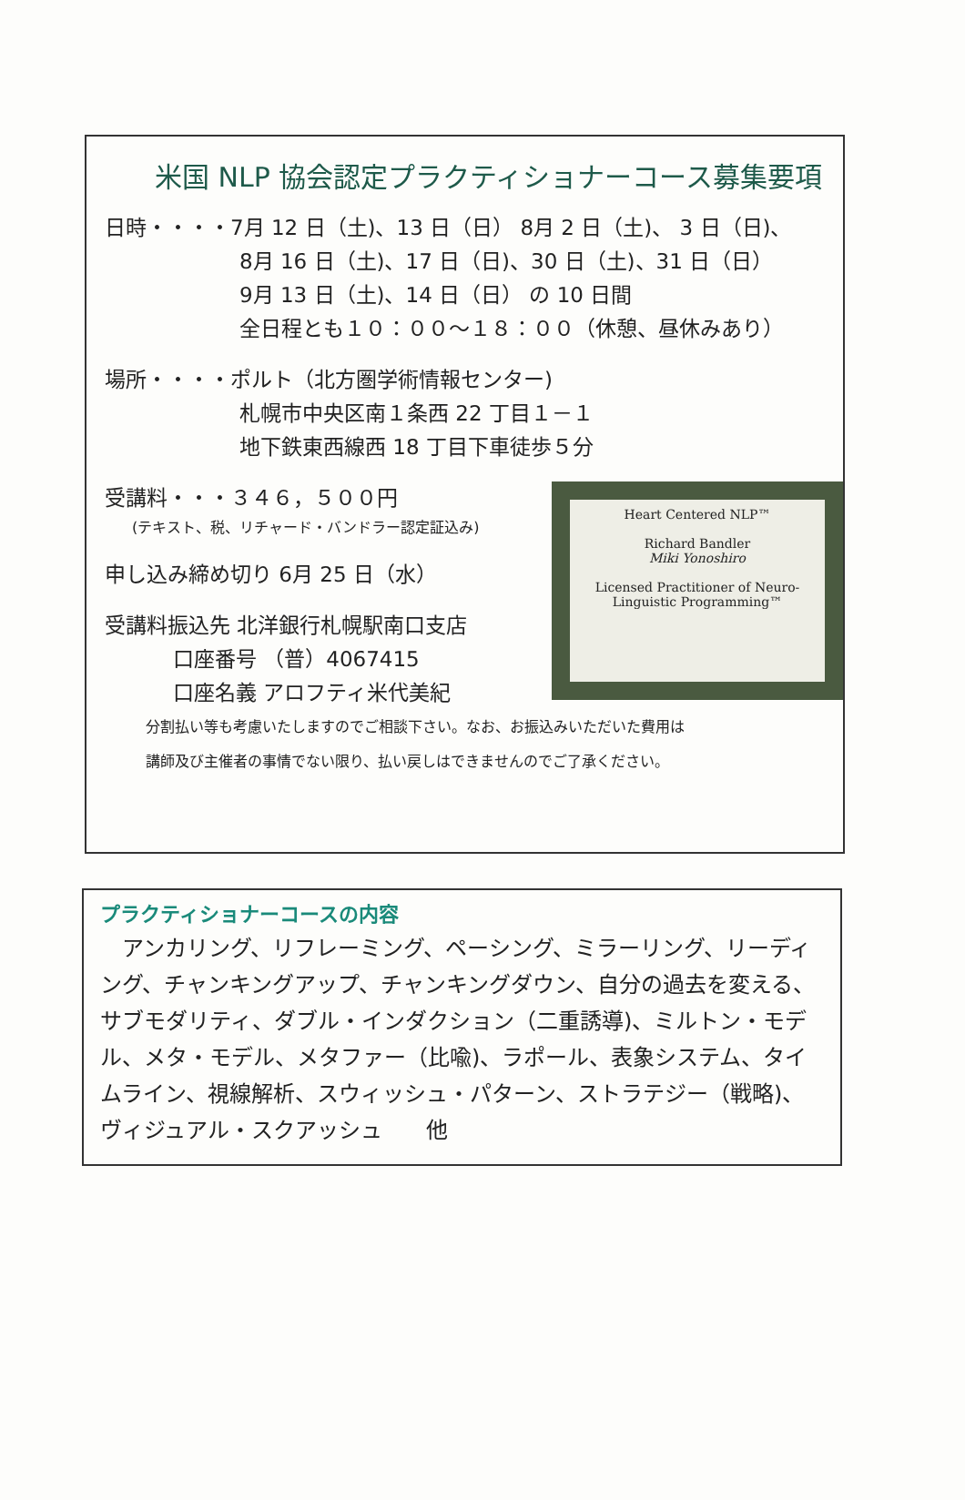米国 NLP 協会認定プラクティショナーコース募集要項
日時・・・・7月 12 日（土)、13 日（日） 8月 2 日（土)、 3 日（日)、
8月 16 日（土)、17 日（日)、30 日（土)、31 日（日）
9月 13 日（土)、14 日（日） の 10 日間
全日程とも１０：００〜１８：００（休憩、昼休みあり）
場所・・・・ポルト（北方圏学術情報センター)
札幌市中央区南１条西 22 丁目１－１
地下鉄東西線西 18 丁目下車徒歩５分
Heart Centered NLP™
Richard Bandler
Miki Yonoshiro
Licensed Practitioner of Neuro-Linguistic Programming™
受講料・・・３４６，５００円
(テキスト、税、リチャード・バンドラー認定証込み)
申し込み締め切り 6月 25 日（水）
受講料振込先 北洋銀行札幌駅南口支店
口座番号 （普）4067415
口座名義 アロフティ米代美紀
分割払い等も考慮いたしますのでご相談下さい。なお、お振込みいただいた費用は
講師及び主催者の事情でない限り、払い戻しはできませんのでご了承ください。
プラクティショナーコースの内容
　アンカリング、リフレーミング、ペーシング、ミラーリング、リーディング、チャンキングアップ、チャンキングダウン、自分の過去を変える、サブモダリティ、ダブル・インダクション（二重誘導)、ミルトン・モデル、メタ・モデル、メタファー（比喩)、ラポール、表象システム、タイムライン、視線解析、スウィッシュ・パターン、ストラテジー（戦略)、ヴィジュアル・スクアッシュ　　他